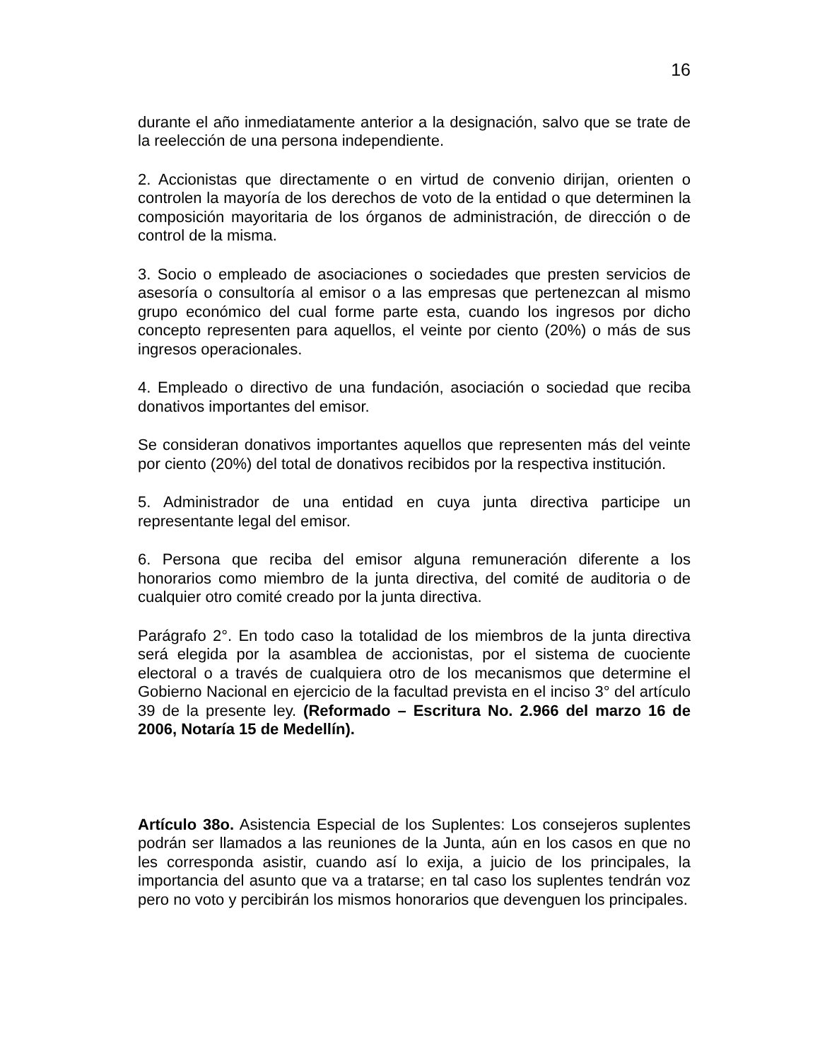16
durante el año inmediatamente anterior a la designación, salvo que se trate de la reelección de una persona independiente.
2. Accionistas que directamente o en virtud de convenio dirijan, orienten o controlen la mayoría de los derechos de voto de la entidad o que determinen la composición mayoritaria de los órganos de administración, de dirección o de control de la misma.
3. Socio o empleado de asociaciones o sociedades que presten servicios de asesoría o consultoría al emisor o a las empresas que pertenezcan al mismo grupo económico del cual forme parte esta, cuando los ingresos por dicho concepto representen para aquellos, el veinte por ciento (20%) o más de sus ingresos operacionales.
4. Empleado o directivo de una fundación, asociación o sociedad que reciba donativos importantes del emisor.
Se consideran donativos importantes aquellos que representen más del veinte por ciento (20%) del total de donativos recibidos por la respectiva institución.
5. Administrador de una entidad en cuya junta directiva participe un representante legal del emisor.
6. Persona que reciba del emisor alguna remuneración diferente a los honorarios como miembro de la junta directiva, del comité de auditoria o de cualquier otro comité creado por la junta directiva.
Parágrafo 2°. En todo caso la totalidad de los miembros de la junta directiva será elegida por la asamblea de accionistas, por el sistema de cuociente electoral o a través de cualquiera otro de los mecanismos que determine el Gobierno Nacional en ejercicio de la facultad prevista en el inciso 3° del artículo 39 de la presente ley. (Reformado – Escritura No. 2.966 del marzo 16 de 2006, Notaría 15 de Medellín).
Artículo 38o. Asistencia Especial de los Suplentes: Los consejeros suplentes podrán ser llamados a las reuniones de la Junta, aún en los casos en que no les corresponda asistir, cuando así lo exija, a juicio de los principales, la importancia del asunto que va a tratarse; en tal caso los suplentes tendrán voz pero no voto y percibirán los mismos honorarios que devenguen los principales.